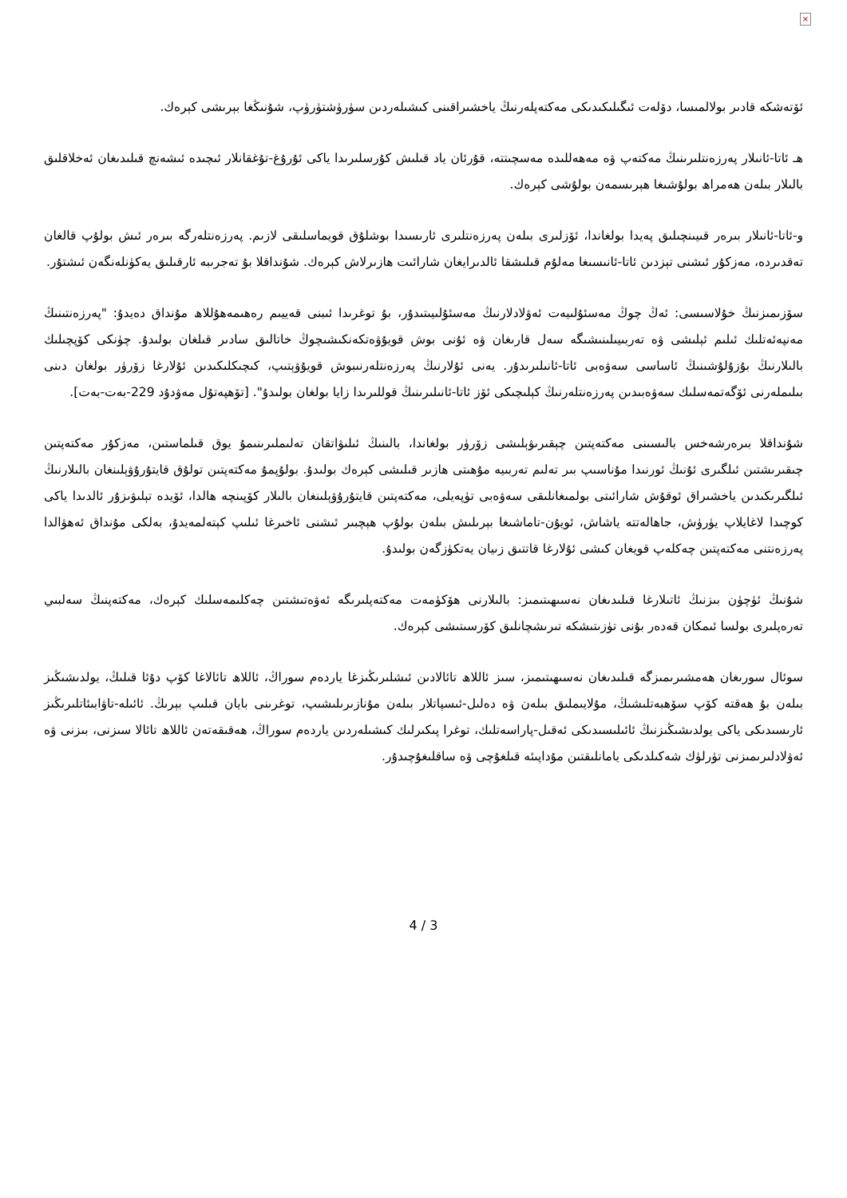×
ئۆتەشكە قادىر بولالمىسا، دۆلەت ئىگىلىكىدىكى مەكتەپلەرنىڭ ياخشىراقىنى كىشىلەردىن سۈرۈشتۈرۈپ، شۇنىڭغا بېرىشى كېرەك.
ھـ ئاتا-ئانىلار پەرزەنتلىرىنىڭ مەكتەپ ۋە مەھەللىدە مەسچىتتە، قۇرئان ياد قىلىش كۇرسلىرىدا ياكى ئۇرۇغ-تۇغقانلار ئىچىدە ئىشەنچ قىلىدىغان ئەخلاقلىق بالىلار بىلەن ھەمراھ بولۇشىغا ھېرىسمەن بولۇشى كېرەك.
و-ئاتا-ئانىلار بىرەر قىيىنچىلىق پەيدا بولغاندا، ئۆزلىرى بىلەن پەرزەنتلىرى ئارىسىدا بوشلۇق قويماسلىقى لازىم. پەرزەنتلەرگە بىرەر ئىش بولۇپ قالغان تەقدىردە، مەزكۇر ئىشنى تېزدىن ئاتا-ئانىسىغا مەلۇم قىلىشقا ئالدىرايغان شارائىت ھازىرلاش كېرەك. شۇنداقلا بۇ تەجرىبە ئارقىلىق يەكۈنلەنگەن ئىشتۇر.
سۆزىمىزنىڭ خۇلاسىسى: ئەڭ چوڭ مەسئۇلىيەت ئەۋلادلارنىڭ مەسئۇلىيىتىدۇر، بۇ توغرىدا ئىبنى قەييىم رەھىمەھۇللاھ مۇنداق دەيدۇ: "پەرزەنتىنىڭ مەنپەئەتلىك ئىلىم ئېلىشى ۋە تەربىيىلىنىشىگە سەل قارىغان ۋە ئۇنى بوش قويۇۋەتكەنكىشىچوڭ خاتالىق سادىر قىلغان بولىدۇ. چۈنكى كۆپچىلىك بالىلارنىڭ بۇزۇلۇشىنىڭ ئاساسى سەۋەبى ئاتا-ئانىلىرىدۇر. يەنى ئۇلارنىڭ پەرزەنتلەرنىبوش قويۇۋېتىپ، كىچىكلىكىدىن ئۇلارغا زۆرۈر بولغان دىنى بىلىملەرنى ئۆگەتمەسلىك سەۋەبىدىن پەرزەنتلەرنىڭ كېلىچىكى ئۆز ئاتا-ئانىلىرىنىڭ قوللىرىدا زايا بولغان بولىدۇ". [تۆھپەتۇل مەۋدۇد 229-بەت-بەت].
شۇنداقلا بىرەرشەخس بالىسىنى مەكتەپتىن چېقىرىۋېلىشى زۆرۈر بولغاندا، بالىنىڭ ئىلىۋاتقان تەلىملىرىنىمۇ يوق قىلماستىن، مەزكۇر مەكتەپتىن چىقىرىشتىن ئىلگىرى ئۇنىڭ ئورنىدا مۇناسىپ بىر تەلىم تەربىيە مۇھىتى ھازىر قىلىشى كېرەك بولىدۇ. بولۇپمۇ مەكتەپتىن تولۇق قايتۇرۇۋېلىنغان بالىلارنىڭ ئىلگىرىكىدىن ياخشىراق ئوقۇش شارائىتى بولمىغانلىقى سەۋەبى تۈپەيلى، مەكتەپتىن قايتۇرۇۋېلىنغان بالىلار كۆپىنچە ھالدا، ئۆيدە تېلىۋىزۇر ئالدىدا ياكى كوچىدا لاغايلاپ يۈرۈش، جاھالەتتە ياشاش، ئويۇن-تاماشىغا بېرىلىش بىلەن بولۇپ ھېچبىر ئىشنى ئاخىرغا ئىلىپ كېتەلمەيدۇ، بەلكى مۇنداق ئەھۋالدا پەرزەنتنى مەكتەپتىن چەكلەپ قويغان كىشى ئۇلارغا قاتتىق زىيان يەتكۈزگەن بولىدۇ.
شۇنىڭ ئۈچۈن بىزنىڭ ئاتىلارغا قىلىدىغان نەسىھىتىمىز: بالىلارنى ھۆكۈمەت مەكتەپلىرىگە ئەۋەتىشتىن چەكلىمەسلىك كېرەك، مەكتەپنىڭ سەلبىي تەرەپلىرى بولسا ئىمكان قەدەر بۇنى تۈزىتىشكە تىرىشچانلىق كۆرسىتىشى كېرەك.
سوئال سورىغان ھەمشىرىمىزگە قىلىدىغان نەسىھىتىمىز، سىز ئاللاھ تائالادىن ئىشلىرىڭىزغا ياردەم سوراڭ، ئاللاھ تائالاغا كۆپ دۇئا قىلىڭ، يولدىشىڭىز بىلەن بۇ ھەقتە كۆپ سۆھبەتلىشىڭ، مۇلايىملىق بىلەن ۋە دەلىل-ئىسپاتلار بىلەن مۇنازىرىلىشىپ، توغرىنى بايان قىلىپ بېرىڭ. ئائىلە-تاۋابىئاتلىرىڭىز ئارىسىدىكى ياكى يولدىشىڭىزنىڭ ئائىلىسىدىكى ئەقىل-پاراسەتلىك، توغرا پىكىرلىك كىشىلەردىن ياردەم سوراڭ، ھەقىقەتەن ئاللاھ تائالا سىزنى، بىزنى ۋە ئەۋلادلىرىمىزنى تۈرلۈك شەكىلدىكى يامانلىقتىن مۇداپىئە قىلغۇچى ۋە ساقلىغۇچىدۇر.
4 / 3